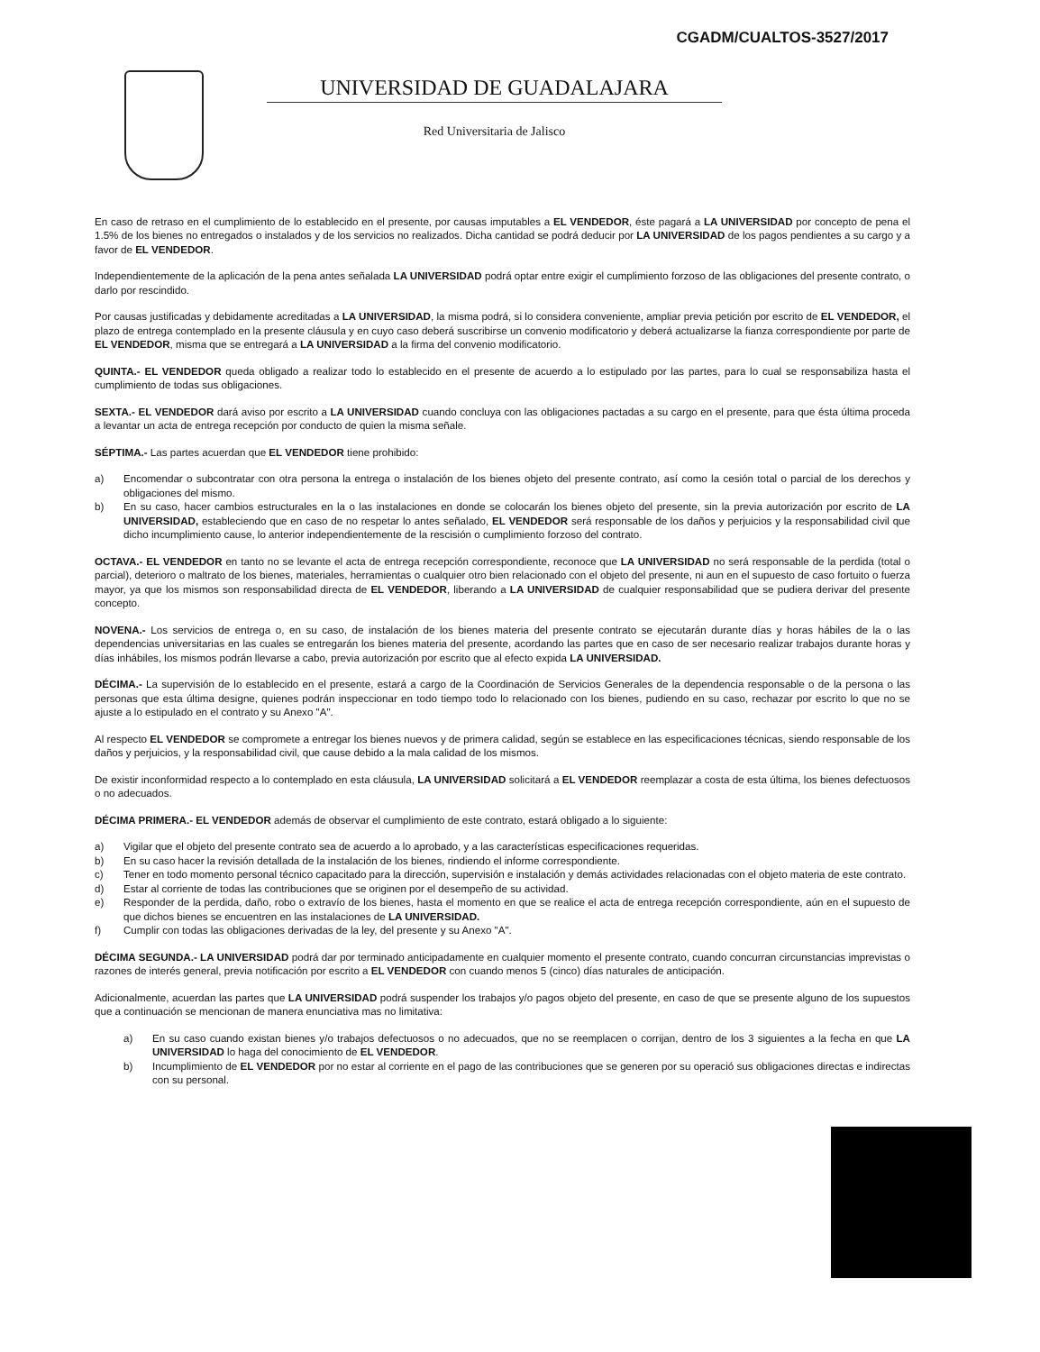CGADM/CUALTOS-3527/2017
UNIVERSIDAD DE GUADALAJARA
Red Universitaria de Jalisco
En caso de retraso en el cumplimiento de lo establecido en el presente, por causas imputables a EL VENDEDOR, éste pagará a LA UNIVERSIDAD por concepto de pena el 1.5% de los bienes no entregados o instalados y de los servicios no realizados. Dicha cantidad se podrá deducir por LA UNIVERSIDAD de los pagos pendientes a su cargo y a favor de EL VENDEDOR.
Independientemente de la aplicación de la pena antes señalada LA UNIVERSIDAD podrá optar entre exigir el cumplimiento forzoso de las obligaciones del presente contrato, o darlo por rescindido.
Por causas justificadas y debidamente acreditadas a LA UNIVERSIDAD, la misma podrá, si lo considera conveniente, ampliar previa petición por escrito de EL VENDEDOR, el plazo de entrega contemplado en la presente cláusula y en cuyo caso deberá suscribirse un convenio modificatorio y deberá actualizarse la fianza correspondiente por parte de EL VENDEDOR, misma que se entregará a LA UNIVERSIDAD a la firma del convenio modificatorio.
QUINTA.- EL VENDEDOR queda obligado a realizar todo lo establecido en el presente de acuerdo a lo estipulado por las partes, para lo cual se responsabiliza hasta el cumplimiento de todas sus obligaciones.
SEXTA.- EL VENDEDOR dará aviso por escrito a LA UNIVERSIDAD cuando concluya con las obligaciones pactadas a su cargo en el presente, para que ésta última proceda a levantar un acta de entrega recepción por conducto de quien la misma señale.
SÉPTIMA.- Las partes acuerdan que EL VENDEDOR tiene prohibido:
a) Encomendar o subcontratar con otra persona la entrega o instalación de los bienes objeto del presente contrato, así como la cesión total o parcial de los derechos y obligaciones del mismo.
b) En su caso, hacer cambios estructurales en la o las instalaciones en donde se colocarán los bienes objeto del presente, sin la previa autorización por escrito de LA UNIVERSIDAD, estableciendo que en caso de no respetar lo antes señalado, EL VENDEDOR será responsable de los daños y perjuicios y la responsabilidad civil que dicho incumplimiento cause, lo anterior independientemente de la rescisión o cumplimiento forzoso del contrato.
OCTAVA.- EL VENDEDOR en tanto no se levante el acta de entrega recepción correspondiente, reconoce que LA UNIVERSIDAD no será responsable de la perdida (total o parcial), deterioro o maltrato de los bienes, materiales, herramientas o cualquier otro bien relacionado con el objeto del presente, ni aun en el supuesto de caso fortuito o fuerza mayor, ya que los mismos son responsabilidad directa de EL VENDEDOR, liberando a LA UNIVERSIDAD de cualquier responsabilidad que se pudiera derivar del presente concepto.
NOVENA.- Los servicios de entrega o, en su caso, de instalación de los bienes materia del presente contrato se ejecutarán durante días y horas hábiles de la o las dependencias universitarias en las cuales se entregarán los bienes materia del presente, acordando las partes que en caso de ser necesario realizar trabajos durante horas y días inhábiles, los mismos podrán llevarse a cabo, previa autorización por escrito que al efecto expida LA UNIVERSIDAD.
DÉCIMA.- La supervisión de lo establecido en el presente, estará a cargo de la Coordinación de Servicios Generales de la dependencia responsable o de la persona o las personas que esta última designe, quienes podrán inspeccionar en todo tiempo todo lo relacionado con los bienes, pudiendo en su caso, rechazar por escrito lo que no se ajuste a lo estipulado en el contrato y su Anexo "A".
Al respecto EL VENDEDOR se compromete a entregar los bienes nuevos y de primera calidad, según se establece en las especificaciones técnicas, siendo responsable de los daños y perjuicios, y la responsabilidad civil, que cause debido a la mala calidad de los mismos.
De existir inconformidad respecto a lo contemplado en esta cláusula, LA UNIVERSIDAD solicitará a EL VENDEDOR reemplazar a costa de esta última, los bienes defectuosos o no adecuados.
DÉCIMA PRIMERA.- EL VENDEDOR además de observar el cumplimiento de este contrato, estará obligado a lo siguiente:
a) Vigilar que el objeto del presente contrato sea de acuerdo a lo aprobado, y a las características especificaciones requeridas.
b) En su caso hacer la revisión detallada de la instalación de los bienes, rindiendo el informe correspondiente.
c) Tener en todo momento personal técnico capacitado para la dirección, supervisión e instalación y demás actividades relacionadas con el objeto materia de este contrato.
d) Estar al corriente de todas las contribuciones que se originen por el desempeño de su actividad.
e) Responder de la perdida, daño, robo o extravío de los bienes, hasta el momento en que se realice el acta de entrega recepción correspondiente, aún en el supuesto de que dichos bienes se encuentren en las instalaciones de LA UNIVERSIDAD.
f) Cumplir con todas las obligaciones derivadas de la ley, del presente y su Anexo "A".
DÉCIMA SEGUNDA.- LA UNIVERSIDAD podrá dar por terminado anticipadamente en cualquier momento el presente contrato, cuando concurran circunstancias imprevistas o razones de interés general, previa notificación por escrito a EL VENDEDOR con cuando menos 5 (cinco) días naturales de anticipación.
Adicionalmente, acuerdan las partes que LA UNIVERSIDAD podrá suspender los trabajos y/o pagos objeto del presente, en caso de que se presente alguno de los supuestos que a continuación se mencionan de manera enunciativa mas no limitativa:
a) En su caso cuando existan bienes y/o trabajos defectuosos o no adecuados, que no se reemplacen o corrijan, dentro de los 3 siguientes a la fecha en que LA UNIVERSIDAD lo haga del conocimiento de EL VENDEDOR.
b) Incumplimiento de EL VENDEDOR por no estar al corriente en el pago de las contribuciones que se generen por su operació sus obligaciones directas e indirectas con su personal.